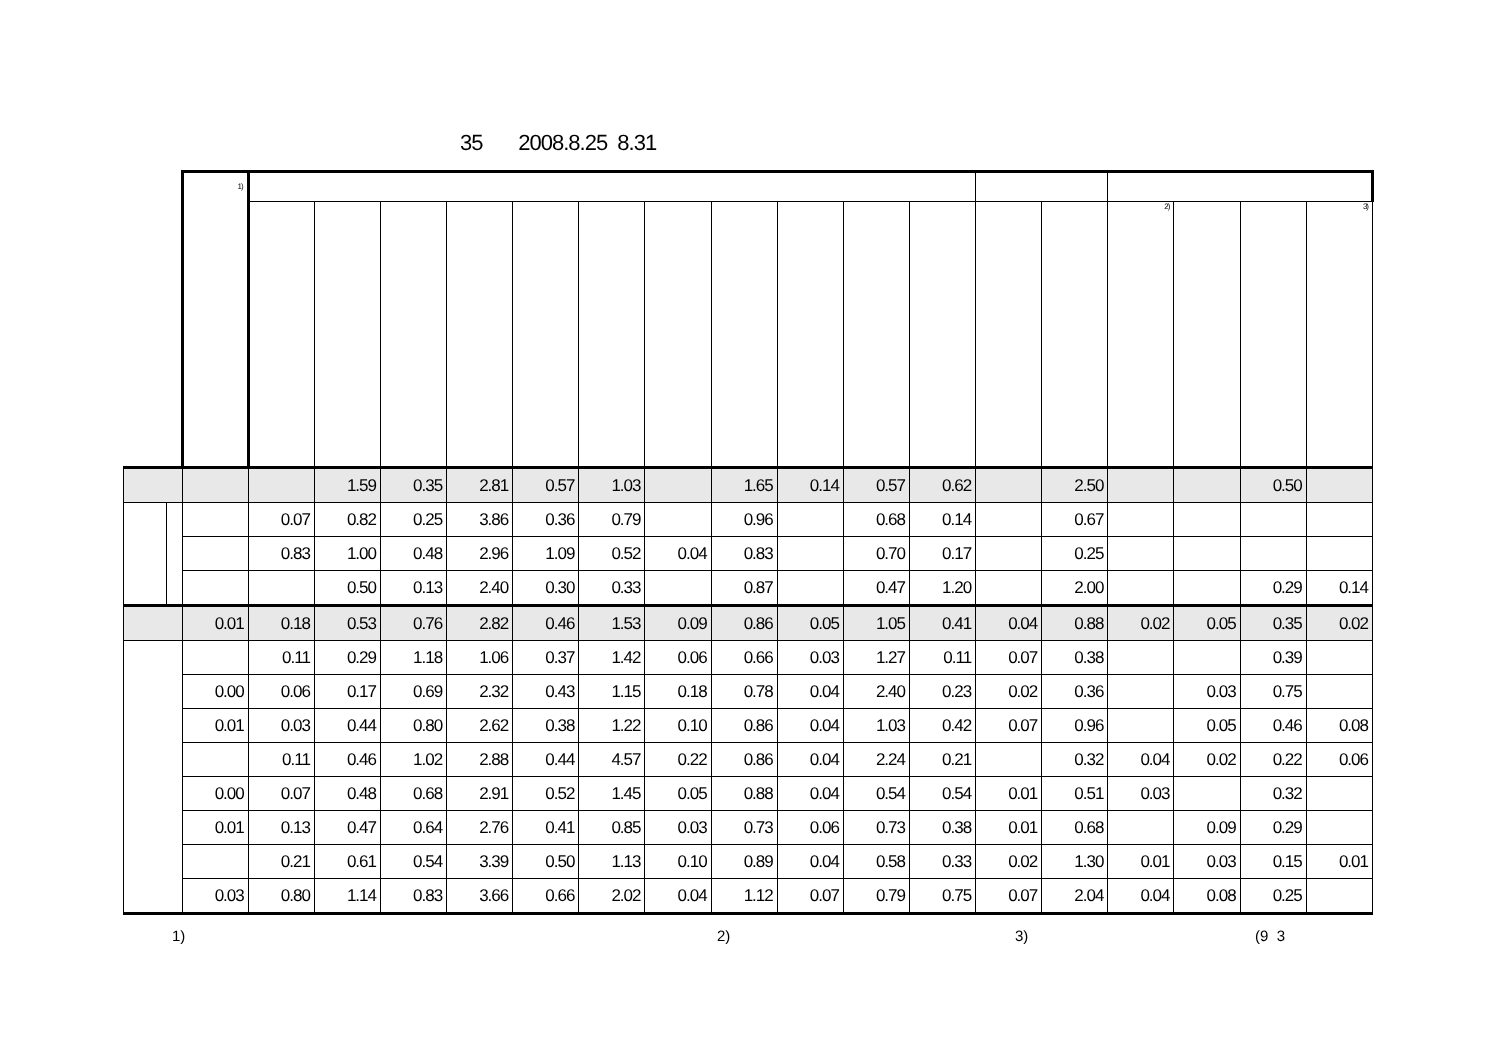35 2008.8.25 8.31
| | | 1) | | | | | | | | | | | | | | | | | |
| | | | | | | | | | | | | | | | | 2) | | | 3) |
| | | | | 1.59 | 0.35 | 2.81 | 0.57 | 1.03 | | 1.65 | 0.14 | 0.57 | 0.62 | | 2.50 | | | 0.50 | |
| | | | 0.07 | 0.82 | 0.25 | 3.86 | 0.36 | 0.79 | | 0.96 | | 0.68 | 0.14 | | 0.67 | | | | |
| | | | 0.83 | 1.00 | 0.48 | 2.96 | 1.09 | 0.52 | 0.04 | 0.83 | | 0.70 | 0.17 | | 0.25 | | | | |
| | | | | 0.50 | 0.13 | 2.40 | 0.30 | 0.33 | | 0.87 | | 0.47 | 1.20 | | 2.00 | | | 0.29 | 0.14 |
| | | 0.01 | 0.18 | 0.53 | 0.76 | 2.82 | 0.46 | 1.53 | 0.09 | 0.86 | 0.05 | 1.05 | 0.41 | 0.04 | 0.88 | 0.02 | 0.05 | 0.35 | 0.02 |
| | | | 0.11 | 0.29 | 1.18 | 1.06 | 0.37 | 1.42 | 0.06 | 0.66 | 0.03 | 1.27 | 0.11 | 0.07 | 0.38 | | | 0.39 | |
| | | 0.00 | 0.06 | 0.17 | 0.69 | 2.32 | 0.43 | 1.15 | 0.18 | 0.78 | 0.04 | 2.40 | 0.23 | 0.02 | 0.36 | | 0.03 | 0.75 | |
| | | 0.01 | 0.03 | 0.44 | 0.80 | 2.62 | 0.38 | 1.22 | 0.10 | 0.86 | 0.04 | 1.03 | 0.42 | 0.07 | 0.96 | | 0.05 | 0.46 | 0.08 |
| | | | 0.11 | 0.46 | 1.02 | 2.88 | 0.44 | 4.57 | 0.22 | 0.86 | 0.04 | 2.24 | 0.21 | | 0.32 | 0.04 | 0.02 | 0.22 | 0.06 |
| | | 0.00 | 0.07 | 0.48 | 0.68 | 2.91 | 0.52 | 1.45 | 0.05 | 0.88 | 0.04 | 0.54 | 0.54 | 0.01 | 0.51 | 0.03 | | 0.32 | |
| | | 0.01 | 0.13 | 0.47 | 0.64 | 2.76 | 0.41 | 0.85 | 0.03 | 0.73 | 0.06 | 0.73 | 0.38 | 0.01 | 0.68 | | 0.09 | 0.29 | |
| | | | 0.21 | 0.61 | 0.54 | 3.39 | 0.50 | 1.13 | 0.10 | 0.89 | 0.04 | 0.58 | 0.33 | 0.02 | 1.30 | 0.01 | 0.03 | 0.15 | 0.01 |
| | | 0.03 | 0.80 | 1.14 | 0.83 | 3.66 | 0.66 | 2.02 | 0.04 | 1.12 | 0.07 | 0.79 | 0.75 | 0.07 | 2.04 | 0.04 | 0.08 | 0.25 | |
1) 2) 3) (9 3